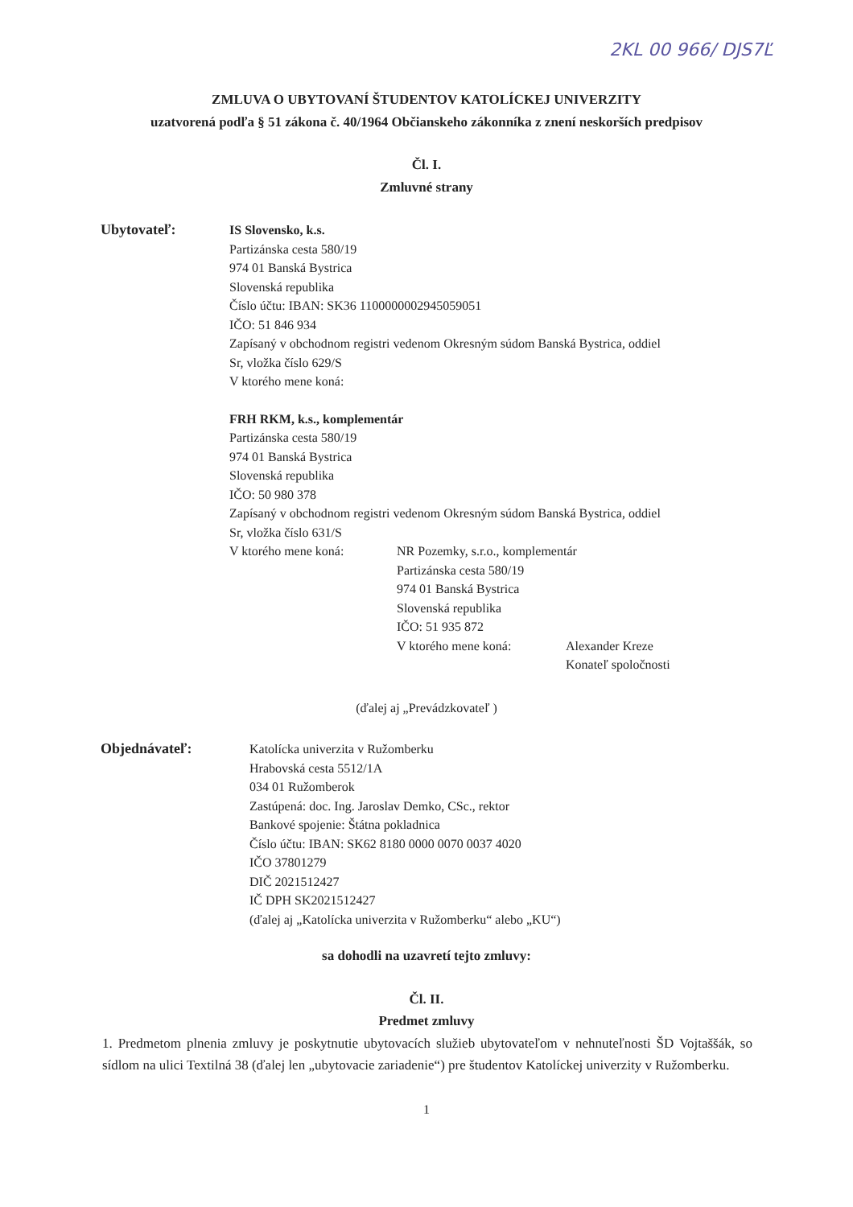2KL 00 966/ DJS7Ľ
ZMLUVA O UBYTOVANÍ ŠTUDENTOV KATOLÍCKEJ UNIVERZITY
uzatvorená podľa § 51 zákona č. 40/1964 Občianskeho zákonníka z znení neskorších predpisov
Čl. I.
Zmluvné strany
Ubytovateľ: IS Slovensko, k.s.
Partizánska cesta 580/19
974 01 Banská Bystrica
Slovenská republika
Číslo účtu: IBAN: SK36 1100000002945059051
IČO: 51 846 934
Zapísaný v obchodnom registri vedenom Okresným súdom Banská Bystrica, oddiel
Sr, vložka číslo 629/S
V ktorého mene koná:
FRH RKM, k.s., komplementár
Partizánska cesta 580/19
974 01 Banská Bystrica
Slovenská republika
IČO: 50 980 378
Zapísaný v obchodnom registri vedenom Okresným súdom Banská Bystrica, oddiel
Sr, vložka číslo 631/S
V ktorého mene koná: NR Pozemky, s.r.o., komplementár
Partizánska cesta 580/19
974 01 Banská Bystrica
Slovenská republika
IČO: 51 935 872
V ktorého mene koná: Alexander Kreze
Konateľ spoločnosti
(ďalej aj „Prevádzkovateľ )
Objednávateľ: Katolícka univerzita v Ružomberku
Hrabovská cesta 5512/1A
034 01 Ružomberok
Zastúpená: doc. Ing. Jaroslav Demko, CSc., rektor
Bankové spojenie: Štátna pokladnica
Číslo účtu: IBAN: SK62 8180 0000 0070 0037 4020
IČO 37801279
DIČ 2021512427
IČ DPH SK2021512427
(ďalej aj „Katolícka univerzita v Ružomberku“ alebo „KU“)
sa dohodli na uzavretí tejto zmluvy:
Čl. II.
Predmet zmluvy
1. Predmetom plnenia zmluvy je poskytnutie ubytovacích služieb ubytovateľom v nehnuteľnosti ŠD Vojtaššák, so sídlom na ulici Textilná 38 (ďalej len „ubytovacie zariadenie“) pre študentov Katolíckej univerzity v Ružomberku.
1